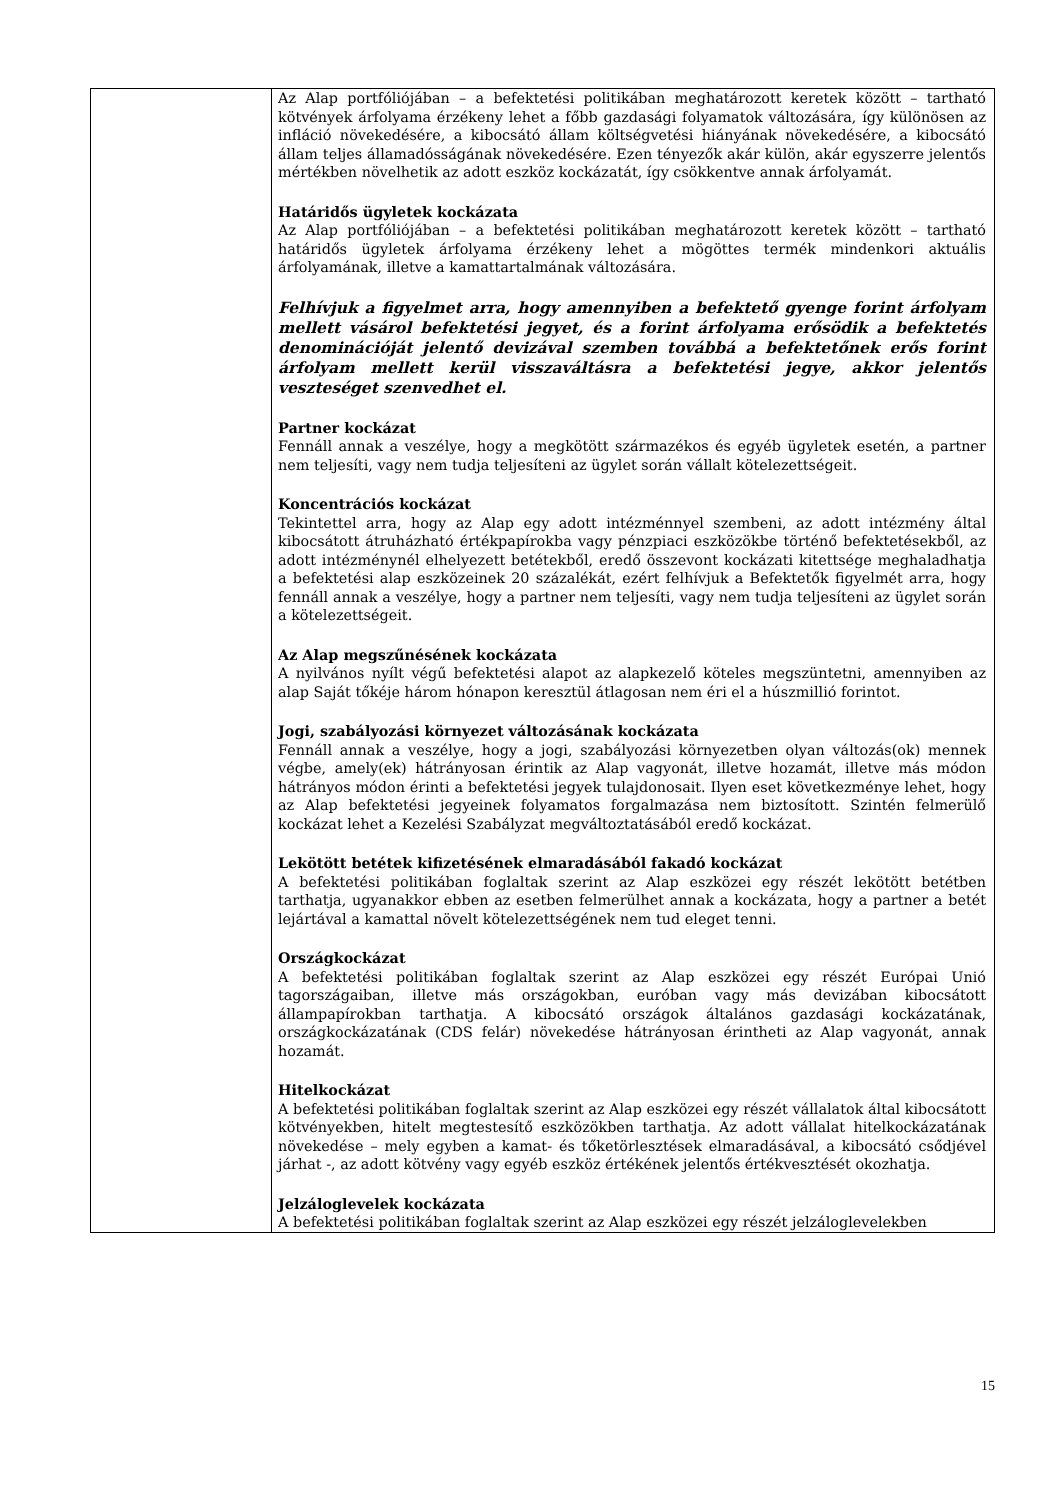| | Az Alap portfóliójában – a befektetési politikában meghatározott keretek között – tartható kötvények árfolyama érzékeny lehet a főbb gazdasági folyamatok változására, így különösen az infláció növekedésére, a kibocsátó állam költségvetési hiányának növekedésére, a kibocsátó állam teljes államadósságának növekedésére. Ezen tényezők akár külön, akár egyszerre jelentős mértékben növelhetik az adott eszköz kockázatát, így csökkentve annak árfolyamát. Határidős ügyletek kockázata Az Alap portfóliójában – a befektetési politikában meghatározott keretek között – tartható határidős ügyletek árfolyama érzékeny lehet a mögöttes termék mindenkori aktuális árfolyamának, illetve a kamattartalmának változására. Felhívjuk a figyelmet arra, hogy amennyiben a befektető gyenge forint árfolyam mellett vásárol befektetési jegyet, és a forint árfolyama erősödik a befektetés denominációját jelentő devizával szemben továbbá a befektetőnek erős forint árfolyam mellett kerül visszaváltásra a befektetési jegye, akkor jelentős veszteséget szenvedhet el. Partner kockázat Fennáll annak a veszélye, hogy a megkötött származékos és egyéb ügyletek esetén, a partner nem teljesíti, vagy nem tudja teljesíteni az ügylet során vállalt kötelezettségeit. Koncentrációs kockázat Tekintettel arra, hogy az Alap egy adott intézménnyel szembeni, az adott intézmény által kibocsátott átruházható értékpapírokba vagy pénzpiaci eszközökbe történő befektetésekből, az adott intézménynél elhelyezett betétekből, eredő összevont kockázati kitettsége meghaladhatja a befektetési alap eszközeinek 20 százalékát, ezért felhívjuk a Befektetők figyelmét arra, hogy fennáll annak a veszélye, hogy a partner nem teljesíti, vagy nem tudja teljesíteni az ügylet során a kötelezettségeit. Az Alap megszűnésének kockázata A nyilvános nyílt végű befektetési alapot az alapkezelő köteles megszüntetni, amennyiben az alap Saját tőkéje három hónapon keresztül átlagosan nem éri el a húszmillió forintot. Jogi, szabályozási környezet változásának kockázata Fennáll annak a veszélye, hogy a jogi, szabályozási környezetben olyan változás(ok) mennek végbe, amely(ek) hátrányosan érintik az Alap vagyonát, illetve hozamát, illetve más módon hátrányos módon érinti a befektetési jegyek tulajdonosait. Ilyen eset következménye lehet, hogy az Alap befektetési jegyeinek folyamatos forgalmazása nem biztosított. Szintén felmerülő kockázat lehet a Kezelési Szabályzat megváltoztatásából eredő kockázat. Lekötött betétek kifizetésének elmaradásából fakadó kockázat A befektetési politikában foglaltak szerint az Alap eszközei egy részét lekötött betétben tarthatja, ugyanakkor ebben az esetben felmerülhet annak a kockázata, hogy a partner a betét lejártával a kamattal növelt kötelezettségének nem tud eleget tenni. Országkockázat A befektetési politikában foglaltak szerint az Alap eszközei egy részét Európai Unió tagországaiban, illetve más országokban, euróban vagy más devizában kibocsátott állampapírokban tarthatja. A kibocsátó országok általános gazdasági kockázatának, országkockázatának (CDS felár) növekedése hátrányosan érintheti az Alap vagyonát, annak hozamát. Hitelkockázat A befektetési politikában foglaltak szerint az Alap eszközei egy részét vállalatok által kibocsátott kötvényekben, hitelt megtestesítő eszközökben tarthatja. Az adott vállalat hitelkockázatának növekedése – mely egyben a kamat- és tőketörlesztések elmaradásával, a kibocsátó csődjével járhat -, az adott kötvény vagy egyéb eszköz értékének jelentős értékvesztését okozhatja. Jelzáloglevelek kockázata A befektetési politikában foglaltak szerint az Alap eszközei egy részét jelzáloglevelekben |
15